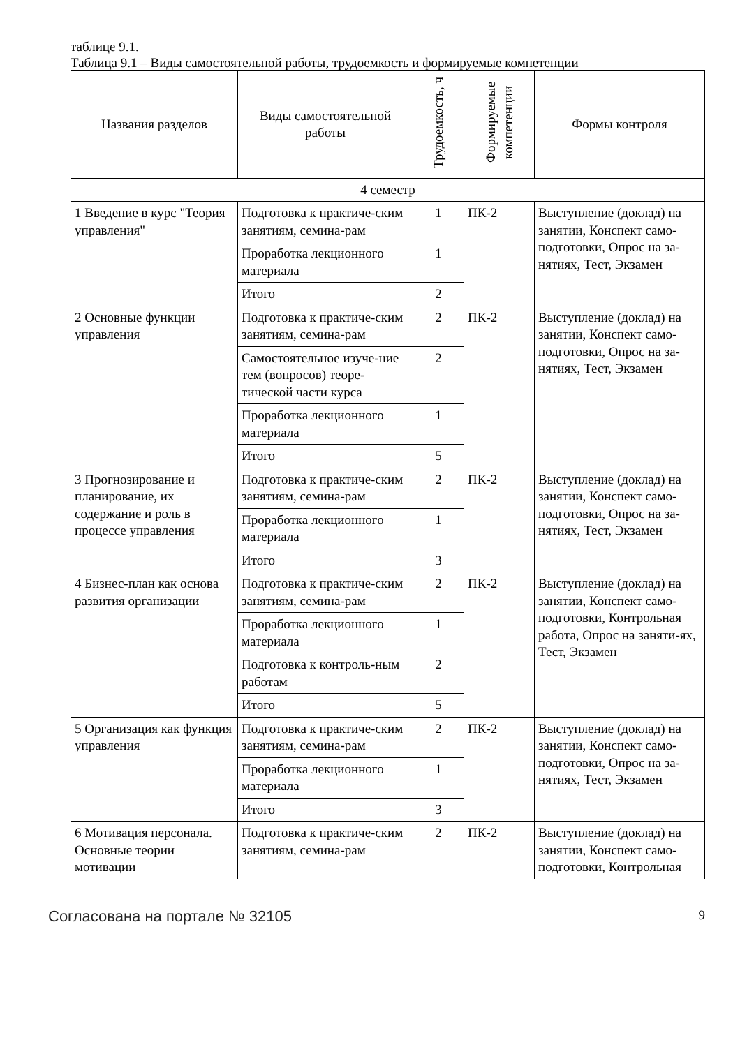таблице 9.1.
Таблица 9.1 – Виды самостоятельной работы, трудоемкость и формируемые компетенции
| Названия разделов | Виды самостоятельной работы | Трудоемкость, ч | Формируемые компетенции | Формы контроля |
| --- | --- | --- | --- | --- |
| 4 семестр | | | | |
| 1 Введение в курс "Теория управления" | Подготовка к практиче-ским занятиям, семина-рам | 1 | ПК-2 | Выступление (доклад) на занятии, Конспект само-подготовки, Опрос на за-нятиях, Тест, Экзамен |
| | Проработка лекционного материала | 1 | | |
| | Итого | 2 | | |
| 2 Основные функции управления | Подготовка к практиче-ским занятиям, семина-рам | 2 | ПК-2 | Выступление (доклад) на занятии, Конспект само-подготовки, Опрос на за-нятиях, Тест, Экзамен |
| | Самостоятельное изуче-ние тем (вопросов) теоре-тической части курса | 2 | | |
| | Проработка лекционного материала | 1 | | |
| | Итого | 5 | | |
| 3 Прогнозирование и планирование, их содержание и роль в процессе управления | Подготовка к практиче-ским занятиям, семина-рам | 2 | ПК-2 | Выступление (доклад) на занятии, Конспект само-подготовки, Опрос на за-нятиях, Тест, Экзамен |
| | Проработка лекционного материала | 1 | | |
| | Итого | 3 | | |
| 4 Бизнес-план как основа развития организации | Подготовка к практиче-ским занятиям, семина-рам | 2 | ПК-2 | Выступление (доклад) на занятии, Конспект само-подготовки, Контрольная работа, Опрос на заняти-ях, Тест, Экзамен |
| | Проработка лекционного материала | 1 | | |
| | Подготовка к контроль-ным работам | 2 | | |
| | Итого | 5 | | |
| 5 Организация как функция управления | Подготовка к практиче-ским занятиям, семина-рам | 2 | ПК-2 | Выступление (доклад) на занятии, Конспект само-подготовки, Опрос на за-нятиях, Тест, Экзамен |
| | Проработка лекционного материала | 1 | | |
| | Итого | 3 | | |
| 6 Мотивация персонала. Основные теории мотивации | Подготовка к практиче-ским занятиям, семина-рам | 2 | ПК-2 | Выступление (доклад) на занятии, Конспект само-подготовки, Контрольная |
Согласована на портале № 32105 9